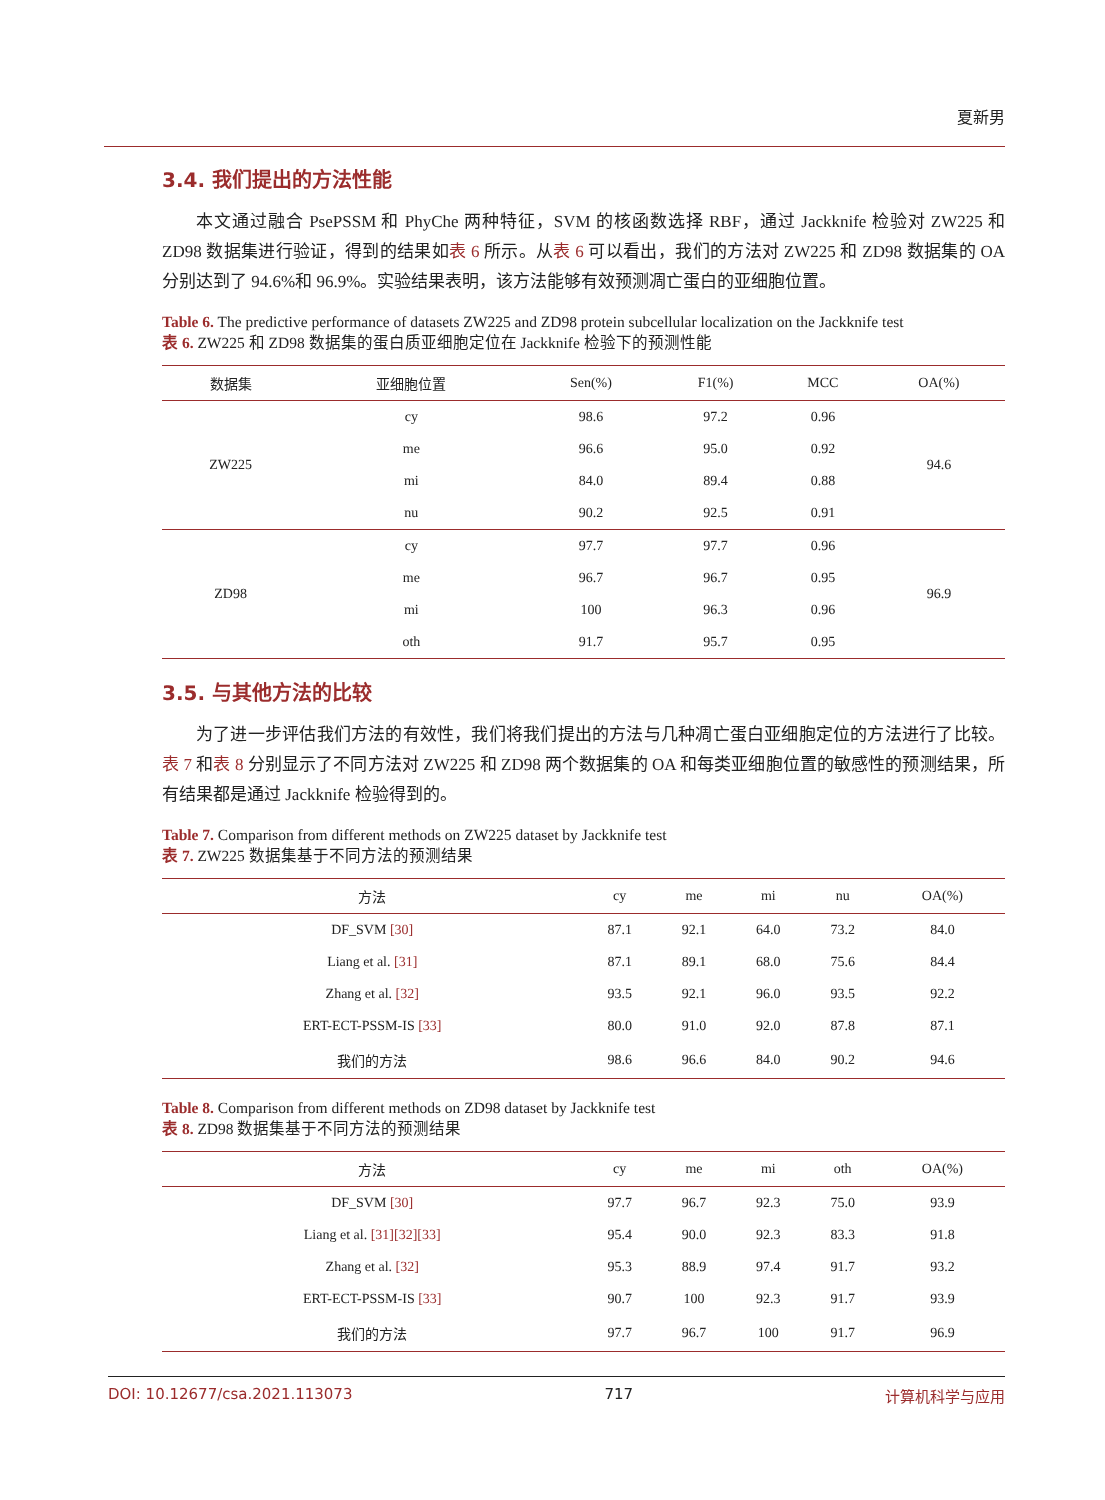夏新男
3.4. 我们提出的方法性能
本文通过融合 PsePSSM 和 PhyChe 两种特征，SVM 的核函数选择 RBF，通过 Jackknife 检验对 ZW225 和 ZD98 数据集进行验证，得到的结果如表 6 所示。从表 6 可以看出，我们的方法对 ZW225 和 ZD98 数据集的 OA 分别达到了 94.6%和 96.9%。实验结果表明，该方法能够有效预测凋亡蛋白的亚细胞位置。
Table 6. The predictive performance of datasets ZW225 and ZD98 protein subcellular localization on the Jackknife test
表 6. ZW225 和 ZD98 数据集的蛋白质亚细胞定位在 Jackknife 检验下的预测性能
| 数据集 | 亚细胞位置 | Sen(%) | F1(%) | MCC | OA(%) |
| --- | --- | --- | --- | --- | --- |
| ZW225 | cy | 98.6 | 97.2 | 0.96 | 94.6 |
| | me | 96.6 | 95.0 | 0.92 | |
| | mi | 84.0 | 89.4 | 0.88 | |
| | nu | 90.2 | 92.5 | 0.91 | |
| ZD98 | cy | 97.7 | 97.7 | 0.96 | 96.9 |
| | me | 96.7 | 96.7 | 0.95 | |
| | mi | 100 | 96.3 | 0.96 | |
| | oth | 91.7 | 95.7 | 0.95 | |
3.5. 与其他方法的比较
为了进一步评估我们方法的有效性，我们将我们提出的方法与几种凋亡蛋白亚细胞定位的方法进行了比较。表 7 和表 8 分别显示了不同方法对 ZW225 和 ZD98 两个数据集的 OA 和每类亚细胞位置的敏感性的预测结果，所有结果都是通过 Jackknife 检验得到的。
Table 7. Comparison from different methods on ZW225 dataset by Jackknife test
表 7. ZW225 数据集基于不同方法的预测结果
| 方法 | cy | me | mi | nu | OA(%) |
| --- | --- | --- | --- | --- | --- |
| DF_SVM [30] | 87.1 | 92.1 | 64.0 | 73.2 | 84.0 |
| Liang et al. [31] | 87.1 | 89.1 | 68.0 | 75.6 | 84.4 |
| Zhang et al. [32] | 93.5 | 92.1 | 96.0 | 93.5 | 92.2 |
| ERT-ECT-PSSM-IS [33] | 80.0 | 91.0 | 92.0 | 87.8 | 87.1 |
| 我们的方法 | 98.6 | 96.6 | 84.0 | 90.2 | 94.6 |
Table 8. Comparison from different methods on ZD98 dataset by Jackknife test
表 8. ZD98 数据集基于不同方法的预测结果
| 方法 | cy | me | mi | oth | OA(%) |
| --- | --- | --- | --- | --- | --- |
| DF_SVM [30] | 97.7 | 96.7 | 92.3 | 75.0 | 93.9 |
| Liang et al. [31][32][33] | 95.4 | 90.0 | 92.3 | 83.3 | 91.8 |
| Zhang et al. [32] | 95.3 | 88.9 | 97.4 | 91.7 | 93.2 |
| ERT-ECT-PSSM-IS [33] | 90.7 | 100 | 92.3 | 91.7 | 93.9 |
| 我们的方法 | 97.7 | 96.7 | 100 | 91.7 | 96.9 |
DOI: 10.12677/csa.2021.113073 717 计算机科学与应用